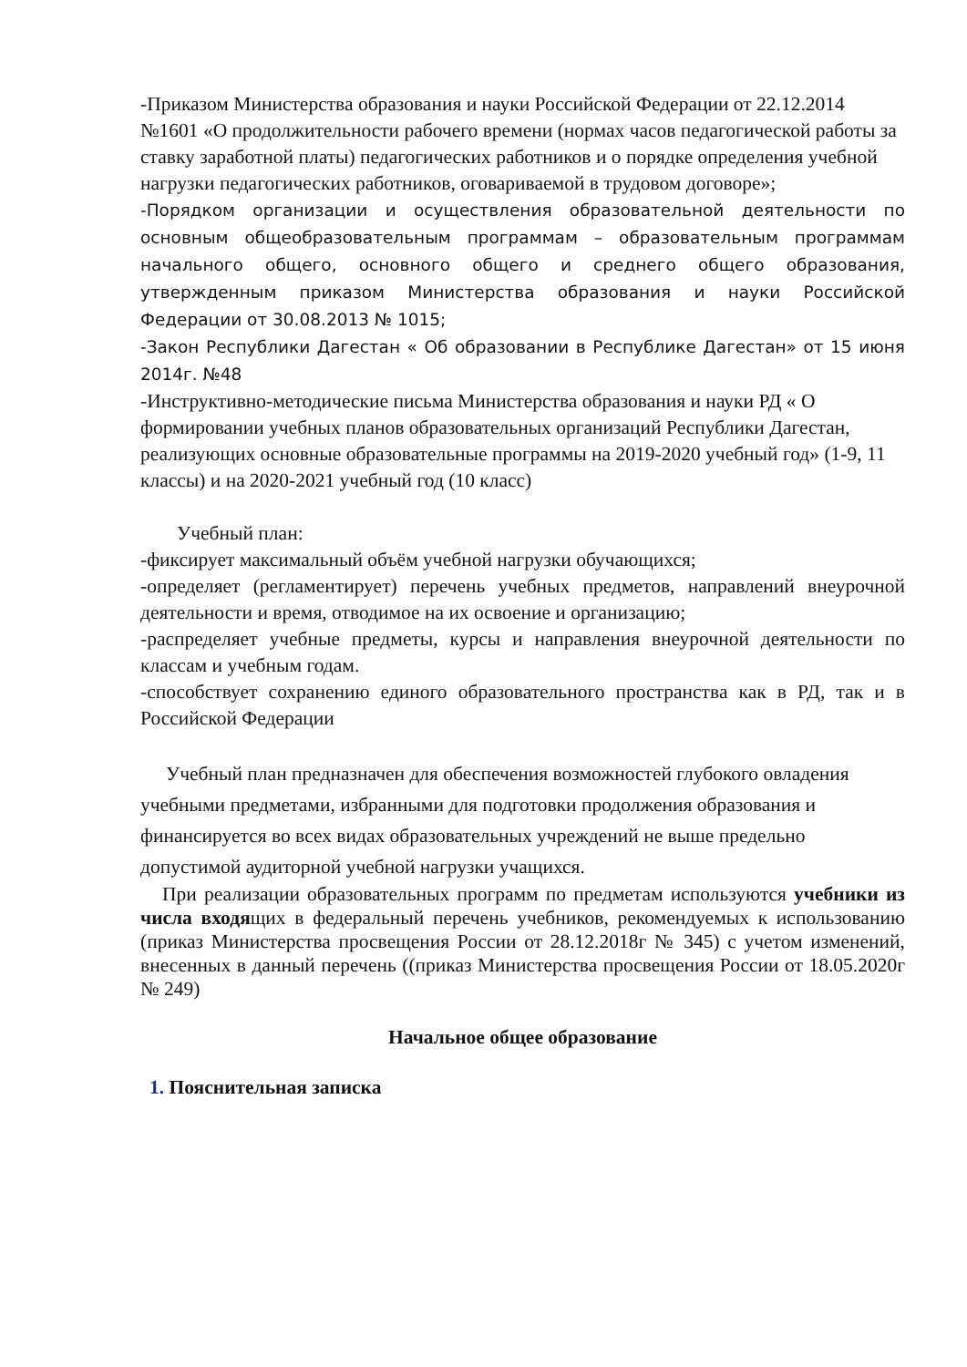-Приказом Министерства образования и науки Российской Федерации от 22.12.2014 №1601 «О продолжительности рабочего времени (нормах часов педагогической работы за ставку заработной платы) педагогических работников и о порядке определения учебной нагрузки педагогических работников, оговариваемой в трудовом договоре»;
-Порядком организации и осуществления образовательной деятельности по основным общеобразовательным программам – образовательным программам начального общего, основного общего и среднего общего образования, утвержденным приказом Министерства образования и науки Российской Федерации от 30.08.2013 № 1015;
-Закон Республики Дагестан « Об образовании в Республике Дагестан» от 15 июня 2014г. №48
-Инструктивно-методические письма Министерства образования и науки РД « О формировании учебных планов образовательных организаций Республики Дагестан, реализующих основные образовательные программы на 2019-2020 учебный год» (1-9, 11 классы) и на 2020-2021 учебный год (10 класс)
Учебный план:
-фиксирует максимальный объём учебной нагрузки обучающихся;
-определяет (регламентирует) перечень учебных предметов, направлений внеурочной деятельности и время, отводимое на их освоение и организацию;
-распределяет учебные предметы, курсы и направления внеурочной деятельности по классам и учебным годам.
-способствует сохранению единого образовательного пространства как в РД, так и в Российской Федерации
Учебный план предназначен для обеспечения возможностей глубокого овладения учебными предметами, избранными для подготовки продолжения образования и финансируется во всех видах образовательных учреждений не выше предельно допустимой аудиторной учебной нагрузки учащихся.
При реализации образовательных программ по предметам используются учебники из числа входящих в федеральный перечень учебников, рекомендуемых к использованию (приказ Министерства просвещения России от 28.12.2018г № 345) с учетом изменений, внесенных в данный перечень ((приказ Министерства просвещения России от 18.05.2020г № 249)
Начальное общее образование
1. Пояснительная записка